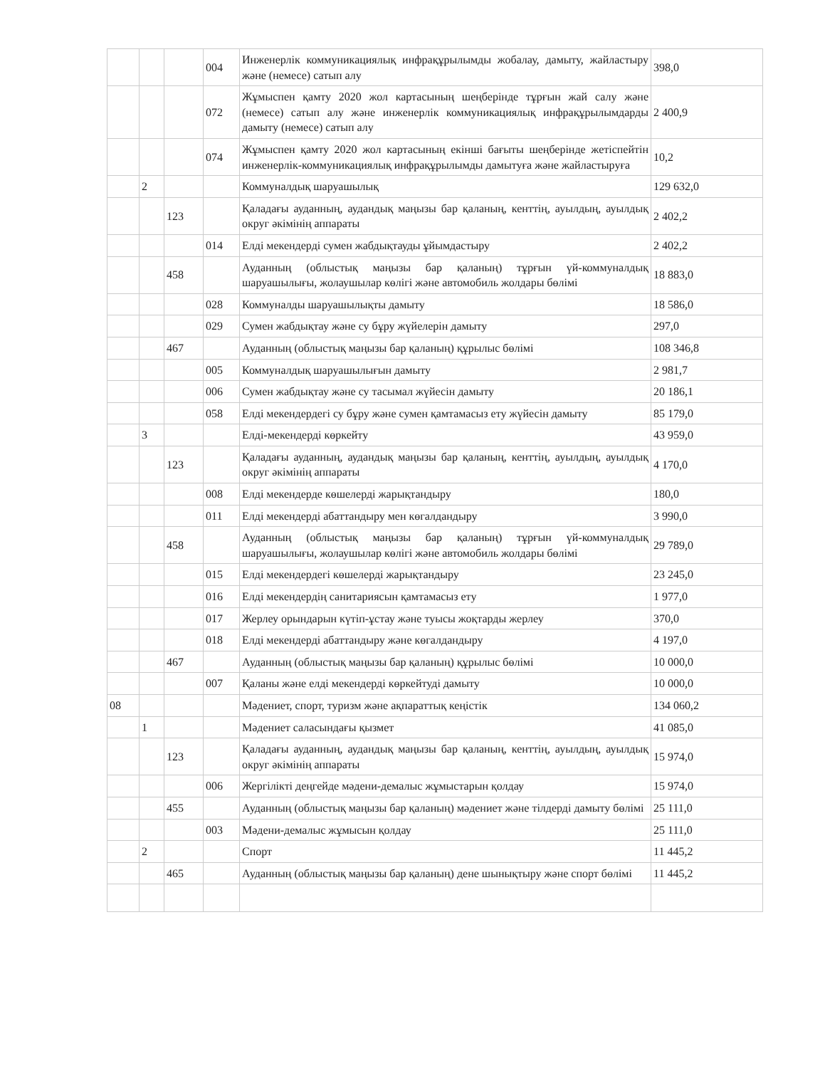| | | | 004 | Инженерлік коммуникациялық инфрақұрылымды жобалау, дамыту, жайластыру және (немесе) сатып алу | 398,0 |
| | | | 072 | Жұмыспен қамту 2020 жол картасының шеңберінде тұрғын жай салу және (немесе) сатып алу және инженерлік коммуникациялық инфрақұрылымдарды дамыту (немесе) сатып алу | 2 400,9 |
| | | | 074 | Жұмыспен қамту 2020 жол картасының екінші бағыты шеңберінде жетіспейтін инженерлік-коммуникациялық инфрақұрылымды дамытуға және жайластыруға | 10,2 |
| | 2 | | | Коммуналдық шаруашылық | 129 632,0 |
| | | 123 | | Қаладағы ауданның, аудандық маңызы бар қаланың, кенттің, ауылдың, ауылдық округ әкімінің аппараты | 2 402,2 |
| | | | 014 | Елді мекендерді сумен жабдықтауды ұйымдастыру | 2 402,2 |
| | | 458 | | Ауданның (облыстық маңызы бар қаланың) тұрғын үй-коммуналдық шаруашылығы, жолаушылар көлігі және автомобиль жолдары бөлімі | 18 883,0 |
| | | | 028 | Коммуналды шаруашылықты дамыту | 18 586,0 |
| | | | 029 | Сумен жабдықтау және су бұру жүйелерін дамыту | 297,0 |
| | | 467 | | Ауданның (облыстық маңызы бар қаланың) құрылыс бөлімі | 108 346,8 |
| | | | 005 | Коммуналдық шаруашылығын дамыту | 2 981,7 |
| | | | 006 | Сумен жабдықтау және су тасымал жүйесін дамыту | 20 186,1 |
| | | | 058 | Елді мекендердегі су бұру және сумен қамтамасыз ету жүйесін дамыту | 85 179,0 |
| | 3 | | | Елді-мекендерді көркейту | 43 959,0 |
| | | 123 | | Қаладағы ауданның, аудандық маңызы бар қаланың, кенттің, ауылдың, ауылдық округ әкімінің аппараты | 4 170,0 |
| | | | 008 | Елді мекендерде көшелерді жарықтандыру | 180,0 |
| | | | 011 | Елді мекендерді абаттандыру мен көгалдандыру | 3 990,0 |
| | | 458 | | Ауданның (облыстық маңызы бар қаланың) тұрғын үй-коммуналдық шаруашылығы, жолаушылар көлігі және автомобиль жолдары бөлімі | 29 789,0 |
| | | | 015 | Елді мекендердегі көшелерді жарықтандыру | 23 245,0 |
| | | | 016 | Елді мекендердің санитариясын қамтамасыз ету | 1 977,0 |
| | | | 017 | Жерлеу орындарын күтіп-ұстау және туысы жоқтарды жерлеу | 370,0 |
| | | | 018 | Елді мекендерді абаттандыру және көгалдандыру | 4 197,0 |
| | | 467 | | Ауданның (облыстық маңызы бар қаланың) құрылыс бөлімі | 10 000,0 |
| | | | 007 | Қаланы және елді мекендерді көркейтуді дамыту | 10 000,0 |
| 08 | | | | Мәдениет, спорт, туризм және ақпараттық кеңістік | 134 060,2 |
| | 1 | | | Мәдениет саласындағы қызмет | 41 085,0 |
| | | 123 | | Қаладағы ауданның, аудандық маңызы бар қаланың, кенттің, ауылдың, ауылдық округ әкімінің аппараты | 15 974,0 |
| | | | 006 | Жергілікті деңгейде мәдени-демалыс жұмыстарын қолдау | 15 974,0 |
| | | 455 | | Ауданның (облыстық маңызы бар қаланың) мәдениет және тілдерді дамыту бөлімі | 25 111,0 |
| | | | 003 | Мәдени-демалыс жұмысын қолдау | 25 111,0 |
| | 2 | | | Спорт | 11 445,2 |
| | | 465 | | Ауданның (облыстық маңызы бар қаланың) дене шынықтыру және спорт бөлімі | 11 445,2 |